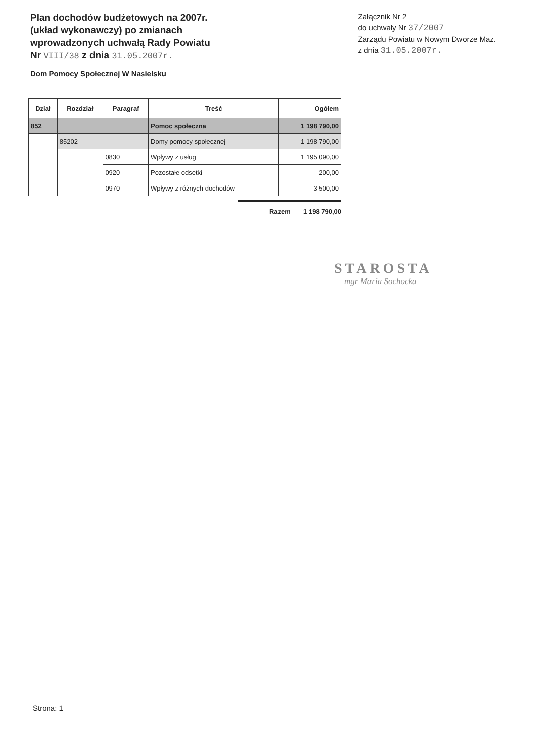Plan dochodów budżetowych na 2007r.
(układ wykonawczy) po zmianach
wprowadzonych uchwałą Rady Powiatu
Nr VIII/38 z dnia 31.05.2007r.
Załącznik Nr 2
do uchwały Nr 37/2007
Zarządu Powiatu w Nowym Dworze Maz.
z dnia 31.05.2007r.
Dom Pomocy Społecznej W Nasielsku
| Dział | Rozdział | Paragraf | Treść | Ogółem |
| --- | --- | --- | --- | --- |
| 852 | | | Pomoc społeczna | 1 198 790,00 |
| | 85202 | | Domy pomocy społecznej | 1 198 790,00 |
| | | 0830 | Wpływy z usług | 1 195 090,00 |
| | | 0920 | Pozostałe odsetki | 200,00 |
| | | 0970 | Wpływy z różnych dochodów | 3 500,00 |
Razem 1 198 790,00
STAROSTA
mgr Maria Sochocka
Strona: 1